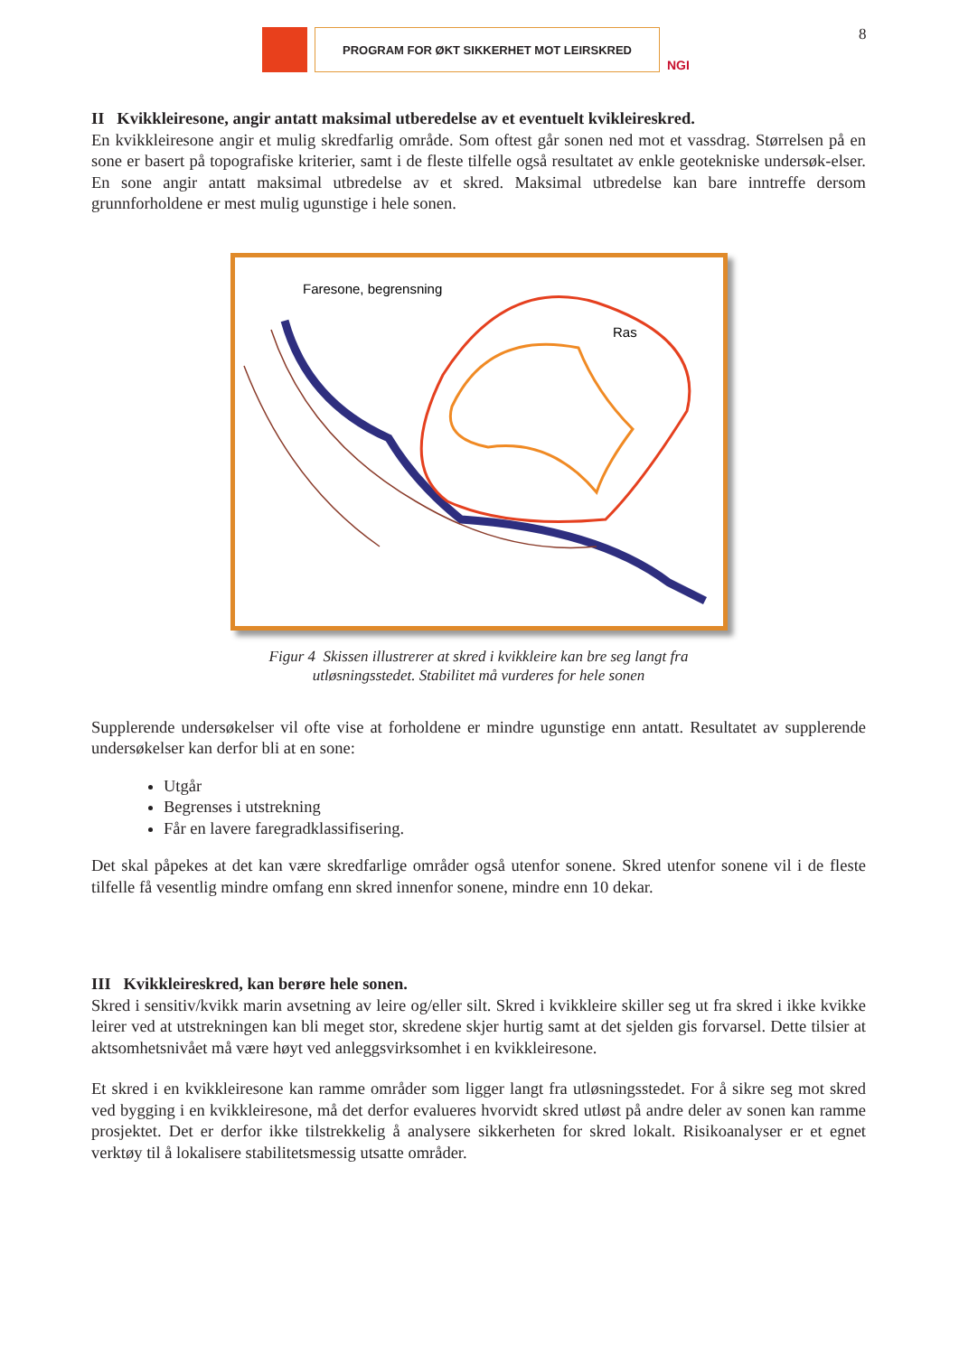PROGRAM FOR ØKT SIKKERHET MOT LEIRSKRED
NGI
8
II Kvikkleiresone, angir antatt maksimal utberedelse av et eventuelt kvikleireskred.
En kvikkleiresone angir et mulig skredfarlig område. Som oftest går sonen ned mot et vassdrag. Størrelsen på en sone er basert på topografiske kriterier, samt i de fleste tilfelle også resultatet av enkle geotekniske undersøk-elser. En sone angir antatt maksimal utbredelse av et skred. Maksimal utbredelse kan bare inntreffe dersom grunnforholdene er mest mulig ugunstige i hele sonen.
Faresone, begrensning
Ras
Figur 4 Skissen illustrerer at skred i kvikkleire kan bre seg langt fra
utløsningsstedet. Stabilitet må vurderes for hele sonen
Supplerende undersøkelser vil ofte vise at forholdene er mindre ugunstige enn antatt. Resultatet av supplerende undersøkelser kan derfor bli at en sone:
Utgår
Begrenses i utstrekning
Får en lavere faregradklassifisering.
Det skal påpekes at det kan være skredfarlige områder også utenfor sonene. Skred utenfor sonene vil i de fleste tilfelle få vesentlig mindre omfang enn skred innenfor sonene, mindre enn 10 dekar.
III Kvikkleireskred, kan berøre hele sonen.
Skred i sensitiv/kvikk marin avsetning av leire og/eller silt. Skred i kvikkleire skiller seg ut fra skred i ikke kvikke leirer ved at utstrekningen kan bli meget stor, skredene skjer hurtig samt at det sjelden gis forvarsel. Dette tilsier at aktsomhetsnivået må være høyt ved anleggsvirksomhet i en kvikkleiresone.
Et skred i en kvikkleiresone kan ramme områder som ligger langt fra utløsningsstedet. For å sikre seg mot skred ved bygging i en kvikkleiresone, må det derfor evalueres hvorvidt skred utløst på andre deler av sonen kan ramme prosjektet. Det er derfor ikke tilstrekkelig å analysere sikkerheten for skred lokalt. Risikoanalyser er et egnet verktøy til å lokalisere stabilitetsmessig utsatte områder.